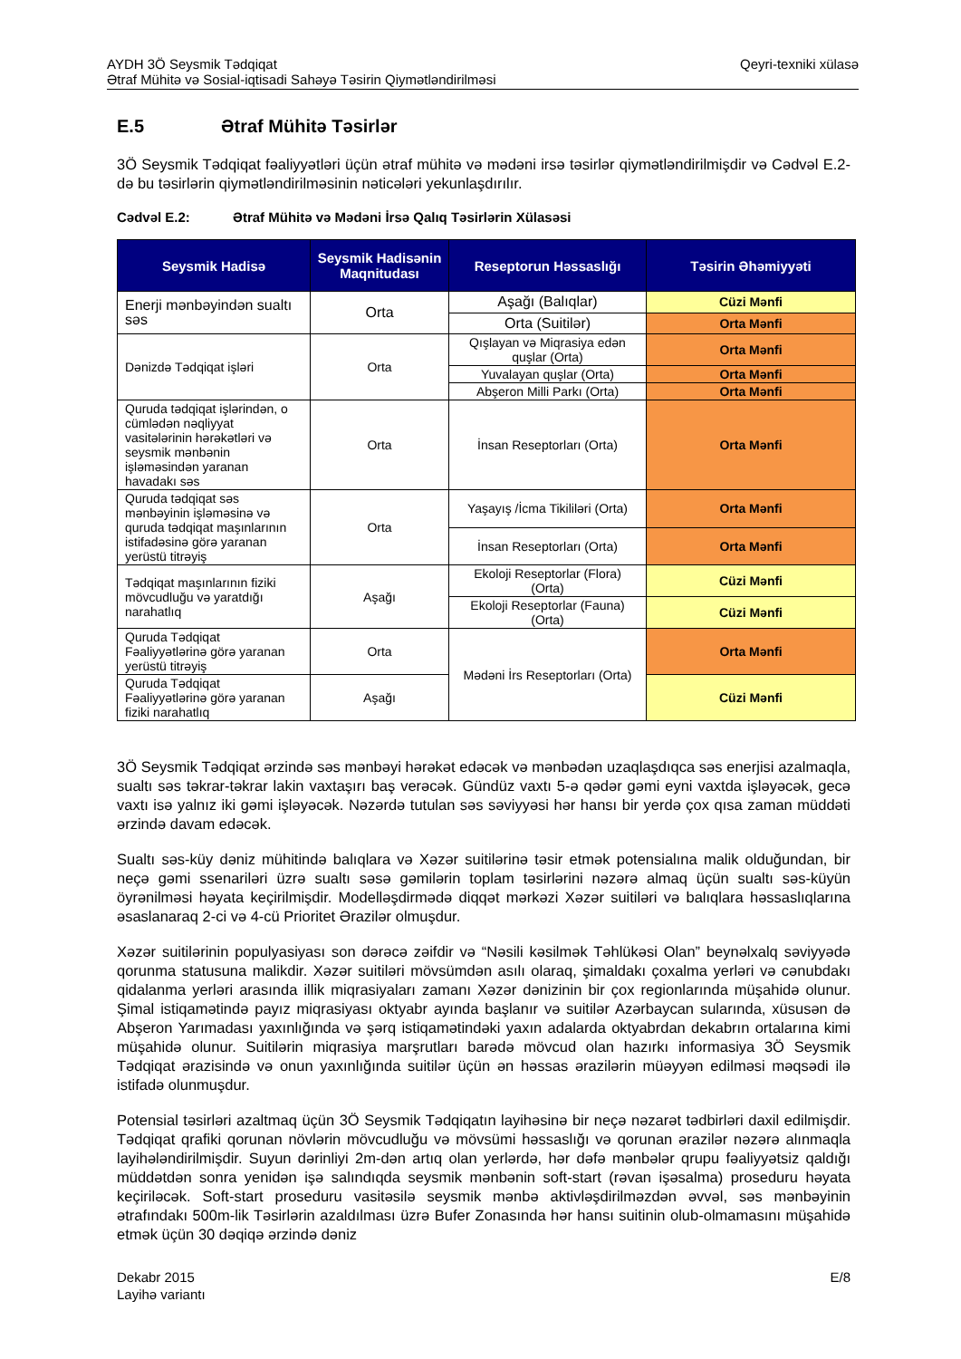AYDH 3Ö Seysmik Tədqiqat
Ətraf Mühitə və Sosial-iqtisadi Sahəyə Təsirin Qiymətləndirilməsi
Qeyri-texniki xülasə
E.5 Ətraf Mühitə Təsirlər
3Ö Seysmik Tədqiqat fəaliyyətləri üçün ətraf mühitə və mədəni irsə təsirlər qiymətləndirilmişdir və Cədvəl E.2-də bu təsirlərin qiymətləndirilməsinin nəticələri yekunlaşdırılır.
Cədvəl E.2: Ətraf Mühitə və Mədəni İrsə Qalıq Təsirlərin Xülasəsi
| Seysmik Hadisə | Seysmik Hadisənin Maqnitudası | Reseptorun Həssaslığı | Təsirin Əhəmiyyəti |
| --- | --- | --- | --- |
| Enerji mənbəyindən sualtı səs | Orta | Aşağı (Balıqlar) | Cüzi Mənfi |
| | | Orta (Suitilər) | Orta Mənfi |
| Dənizdə Tədqiqat işləri | Orta | Qışlayan və Miqrasiya edən quşlar (Orta) | Orta Mənfi |
| | | Yuvalayan quşlar (Orta) | Orta Mənfi |
| | | Abşeron Milli Parkı (Orta) | Orta Mənfi |
| Quruda tədqiqat işlərindən, o cümlədən nəqliyyat vasitələrinin hərəkətləri və seysmik mənbənin işləməsindən yaranan havadakı səs | Orta | İnsan Reseptorları (Orta) | Orta Mənfi |
| Quruda tədqiqat səs mənbəyinin işləməsinə və quruda tədqiqat maşınlarının istifadəsinə görə yaranan yerüstü titrəyiş | Orta | Yaşayış /İcma Tikililəri (Orta) | Orta Mənfi |
| | | İnsan Reseptorları (Orta) | Orta Mənfi |
| Tədqiqat maşınlarının fiziki mövcudluğu və yaratdığı narahatlıq | Aşağı | Ekoloji Reseptorlar (Flora) (Orta) | Cüzi Mənfi |
| | | Ekoloji Reseptorlar (Fauna) (Orta) | Cüzi Mənfi |
| Quruda Tədqiqat Fəaliyyətlərinə görə yaranan yerüstü titrəyiş | Orta | Mədəni İrs Reseptorları (Orta) | Orta Mənfi |
| Quruda Tədqiqat Fəaliyyətlərinə görə yaranan fiziki narahatlıq | Aşağı | | Cüzi Mənfi |
3Ö Seysmik Tədqiqat ərzində səs mənbəyi hərəkət edəcək və mənbədən uzaqlaşdıqca səs enerjisi azalmaqla, sualtı səs təkrar-təkrar lakin vaxtaşırı baş verəcək. Gündüz vaxtı 5-ə qədər gəmi eyni vaxtda işləyəcək, gecə vaxtı isə yalnız iki gəmi işləyəcək. Nəzərdə tutulan səs səviyyəsi hər hansı bir yerdə çox qısa zaman müddəti ərzində davam edəcək.
Sualtı səs-küy dəniz mühitində balıqlara və Xəzər suitilərinə təsir etmək potensialına malik olduğundan, bir neçə gəmi ssenariləri üzrə sualtı səsə gəmilərin toplam təsirlərini nəzərə almaq üçün sualtı səs-küyün öyrənilməsi həyata keçirilmişdir. Modelləşdirmədə diqqət mərkəzi Xəzər suitiləri və balıqlara həssaslıqlarına əsaslanaraq 2-ci və 4-cü Prioritet Ərazilər olmuşdur.
Xəzər suitilərinin populyasiyası son dərəcə zəifdir və “Nəsili kəsilmək Təhlükəsi Olan” beynəlxalq səviyyədə qorunma statusuna malikdir. Xəzər suitiləri mövsümdən asılı olaraq, şimaldakı çoxalma yerləri və cənubdakı qidalanma yerləri arasında illik miqrasiyaları zamanı Xəzər dənizinin bir çox regionlarında müşahidə olunur. Şimal istiqamətində payız miqrasiyası oktyabr ayında başlanır və suitilər Azərbaycan sularında, xüsusən də Abşeron Yarımadası yaxınlığında və şərq istiqamətindəki yaxın adalarda oktyabrdan dekabrın ortalarına kimi müşahidə olunur. Suitilərin miqrasiya marşrutları barədə mövcud olan hazırkı informasiya 3Ö Seysmik Tədqiqat ərazisində və onun yaxınlığında suitilər üçün ən həssas ərazilərin müəyyən edilməsi məqsədi ilə istifadə olunmuşdur.
Potensial təsirləri azaltmaq üçün 3Ö Seysmik Tədqiqatın layihəsinə bir neçə nəzarət tədbirləri daxil edilmişdir. Tədqiqat qrafiki qorunan növlərin mövcudluğu və mövsümi həssaslığı və qorunan ərazilər nəzərə alınmaqla layihələndirilmişdir. Suyun dərinliyi 2m-dən artıq olan yerlərdə, hər dəfə mənbələr qrupu fəaliyyətsiz qaldığı müddətdən sonra yenidən işə salındıqda seysmik mənbənin soft-start (rəvan işəsalma) proseduru həyata keçiriləcək. Soft-start proseduru vasitəsilə seysmik mənbə aktivləşdirilməzdən əvvəl, səs mənbəyinin ətrafındakı 500m-lik Təsirlərin azaldılması üzrə Bufer Zonasında hər hansı suitinin olub-olmamasını müşahidə etmək üçün 30 dəqiqə ərzində dəniz
Dekabr 2015
Layihə variantı
E/8